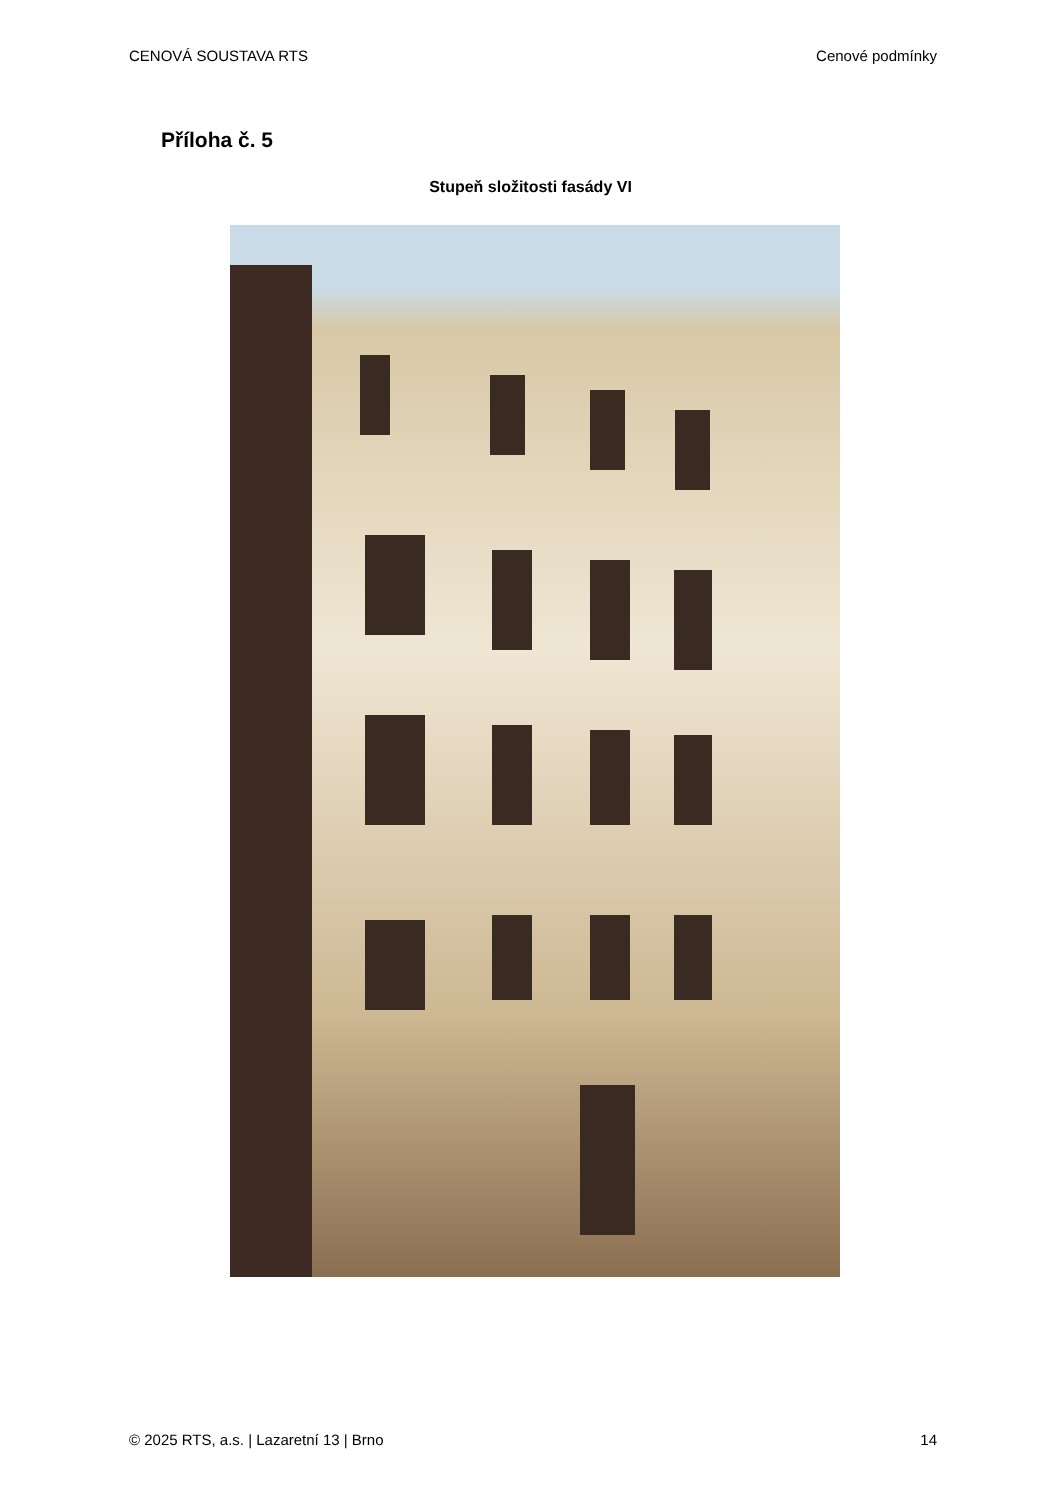CENOVÁ SOUSTAVA RTS Cenové podmínky
Příloha č. 5
Stupeň složitosti fasády VI
© 2025 RTS, a.s. | Lazaretní 13 | Brno 14